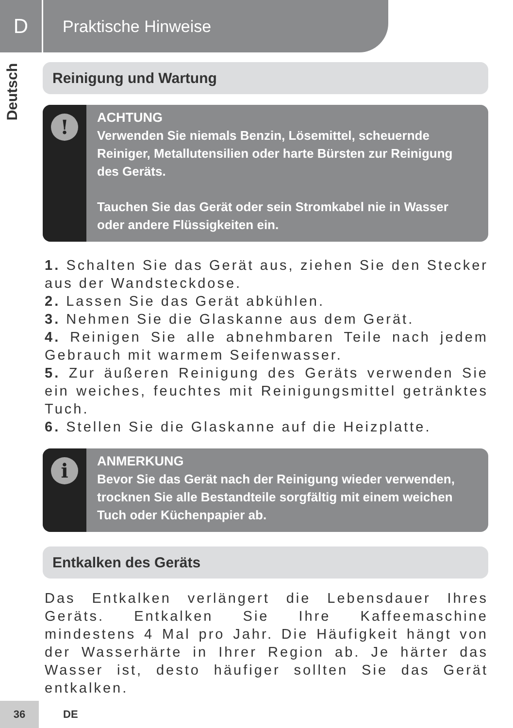D
Praktische Hinweise
Deutsch
Reinigung und Wartung
!
ACHTUNG
Verwenden Sie niemals Benzin, Lösemittel, scheuernde Reiniger, Metallutensilien oder harte Bürsten zur Reinigung des Geräts.
Tauchen Sie das Gerät oder sein Stromkabel nie in Wasser oder andere Flüssigkeiten ein.
1. Schalten Sie das Gerät aus, ziehen Sie den Stecker aus der Wandsteckdose.
2. Lassen Sie das Gerät abkühlen.
3. Nehmen Sie die Glaskanne aus dem Gerät.
4. Reinigen Sie alle abnehmbaren Teile nach jedem Gebrauch mit warmem Seifenwasser.
5. Zur äußeren Reinigung des Geräts verwenden Sie ein weiches, feuchtes mit Reinigungsmittel getränktes Tuch.
6. Stellen Sie die Glaskanne auf die Heizplatte.
i
ANMERKUNG
Bevor Sie das Gerät nach der Reinigung wieder verwenden, trocknen Sie alle Bestandteile sorgfältig mit einem weichen Tuch oder Küchenpapier ab.
Entkalken des Geräts
Das Entkalken verlängert die Lebensdauer Ihres Geräts. Entkalken Sie Ihre Kaffeemaschine mindestens 4 Mal pro Jahr. Die Häufigkeit hängt von der Wasserhärte in Ihrer Region ab. Je härter das Wasser ist, desto häufiger sollten Sie das Gerät entkalken.
36
DE